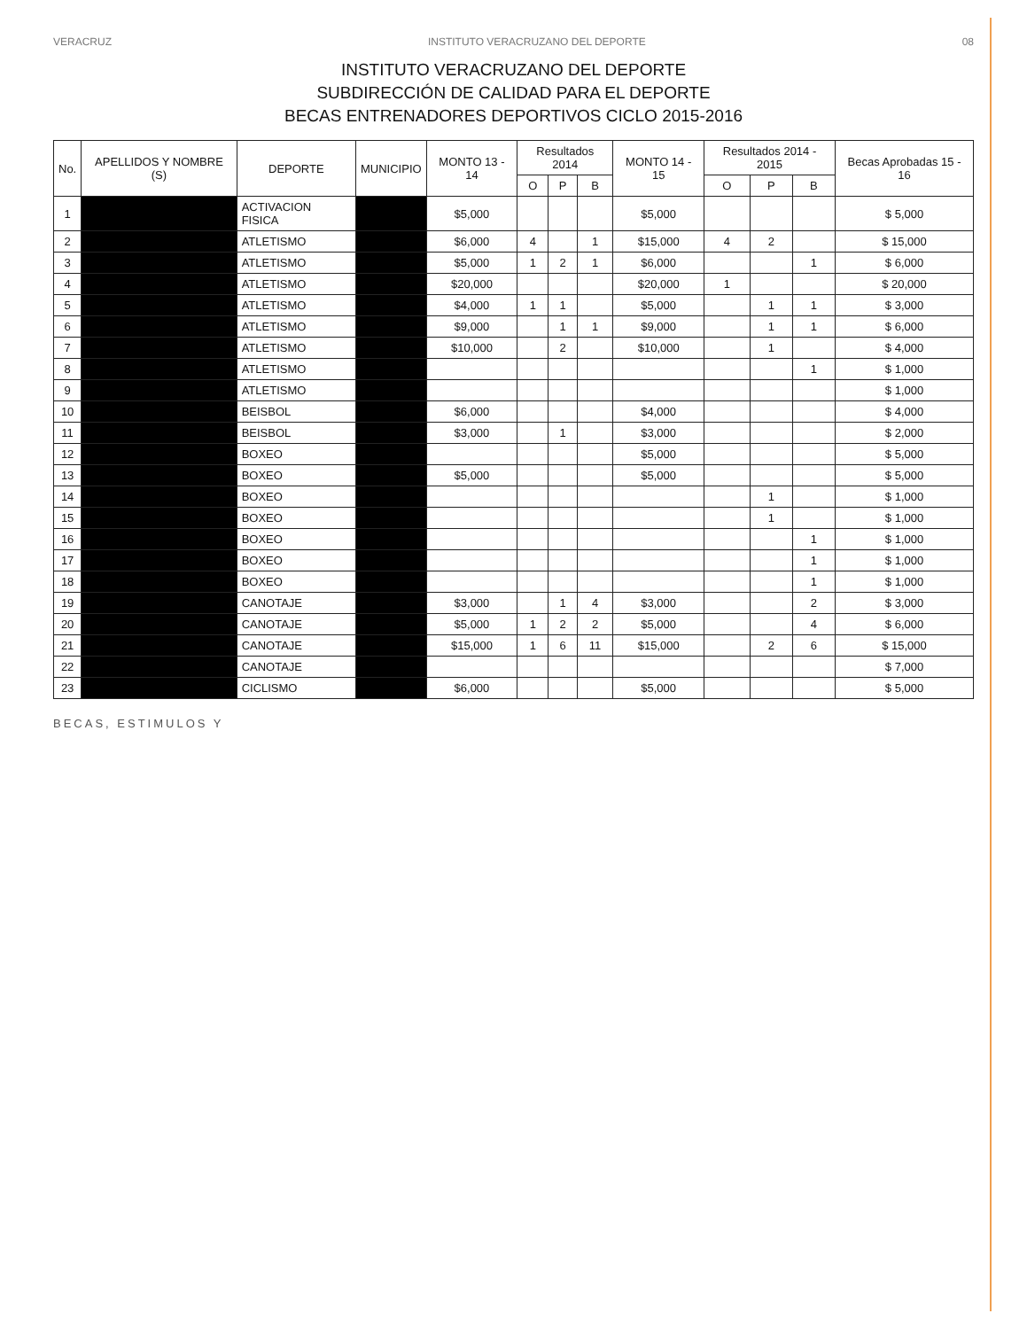VERACRUZ INSTITUTO VERACRUZANO DEL DEPORTE 08
INSTITUTO VERACRUZANO DEL DEPORTE
SUBDIRECCIÓN DE CALIDAD PARA EL DEPORTE
BECAS ENTRENADORES DEPORTIVOS CICLO 2015-2016
| No. | APELLIDOS Y NOMBRE (S) | DEPORTE | MUNICIPIO | MONTO 13 - 14 | Resultados 2014 | | | MONTO 14 - 15 | Resultados 2014 - 2015 | | | Becas Aprobadas 15 - 16 |
| --- | --- | --- | --- | --- | --- | --- | --- | --- | --- | --- | --- | --- |
| | | | | | O | P | B | | O | P | B | |
| 1 | | ACTIVACION FISICA | | $5,000 | | | | $5,000 | | | | $ 5,000 |
| 2 | | ATLETISMO | | $6,000 | 4 | | 1 | $15,000 | 4 | 2 | | $ 15,000 |
| 3 | | ATLETISMO | | $5,000 | 1 | 2 | 1 | $6,000 | | | 1 | $ 6,000 |
| 4 | | ATLETISMO | | $20,000 | | | | $20,000 | 1 | | | $ 20,000 |
| 5 | | ATLETISMO | | $4,000 | 1 | 1 | | $5,000 | | 1 | 1 | $ 3,000 |
| 6 | | ATLETISMO | | $9,000 | | 1 | 1 | $9,000 | | 1 | 1 | $ 6,000 |
| 7 | | ATLETISMO | | $10,000 | | 2 | | $10,000 | | 1 | | $ 4,000 |
| 8 | | ATLETISMO | | | | | | | | | 1 | $ 1,000 |
| 9 | | ATLETISMO | | | | | | | | | | $ 1,000 |
| 10 | | BEISBOL | | $6,000 | | | | $4,000 | | | | $ 4,000 |
| 11 | | BEISBOL | | $3,000 | | 1 | | $3,000 | | | | $ 2,000 |
| 12 | | BOXEO | | | | | | $5,000 | | | | $ 5,000 |
| 13 | | BOXEO | | $5,000 | | | | $5,000 | | | | $ 5,000 |
| 14 | | BOXEO | | | | | | | | 1 | | $ 1,000 |
| 15 | | BOXEO | | | | | | | | 1 | | $ 1,000 |
| 16 | | BOXEO | | | | | | | | | 1 | $ 1,000 |
| 17 | | BOXEO | | | | | | | | | 1 | $ 1,000 |
| 18 | | BOXEO | | | | | | | | | 1 | $ 1,000 |
| 19 | | CANOTAJE | | $3,000 | | 1 | 4 | $3,000 | | | 2 | $ 3,000 |
| 20 | | CANOTAJE | | $5,000 | 1 | 2 | 2 | $5,000 | | | 4 | $ 6,000 |
| 21 | | CANOTAJE | | $15,000 | 1 | 6 | 11 | $15,000 | | 2 | 6 | $ 15,000 |
| 22 | | CANOTAJE | | | | | | | | | | $ 7,000 |
| 23 | | CICLISMO | | $6,000 | | | | $5,000 | | | | $ 5,000 |
BECAS, ESTIMULOS Y